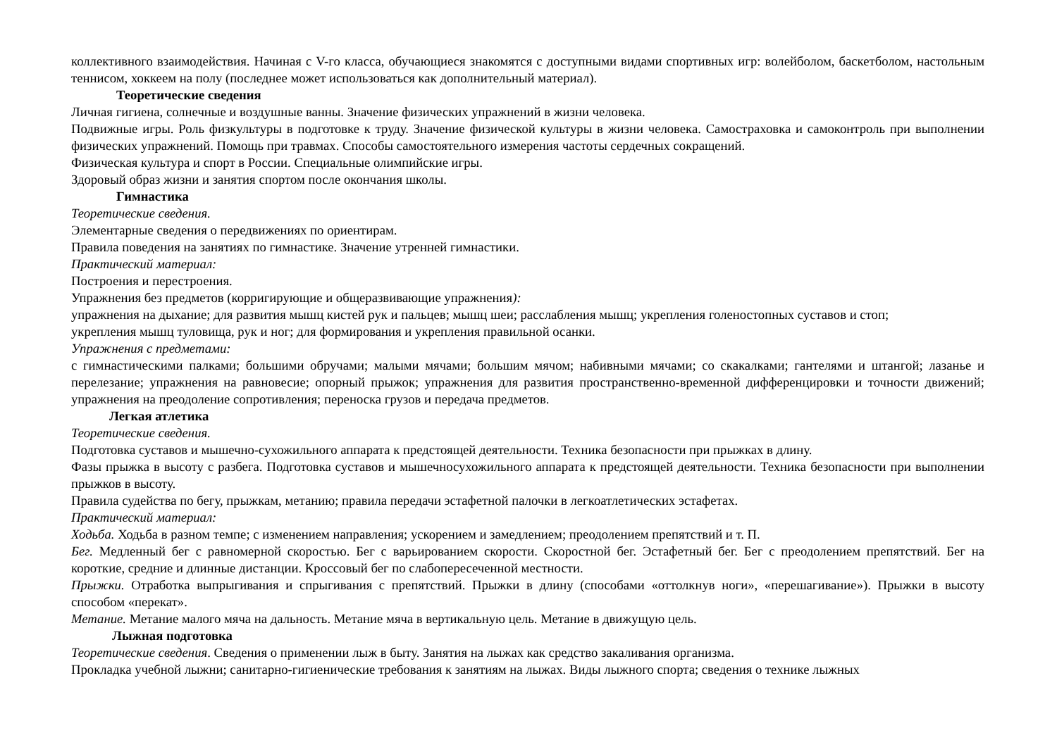коллективного взаимодействия. Начиная с V-го класса, обучающиеся знакомятся с доступными видами спортивных игр: волейболом, баскетболом, настольным теннисом, хоккеем на полу (последнее может использоваться как дополнительный материал).
Теоретические сведения
Личная гигиена, солнечные и воздушные ванны. Значение физических упражнений в жизни человека.
Подвижные игры. Роль физкультуры в подготовке к труду. Значение физической культуры в жизни человека. Самостраховка и самоконтроль при выполнении физических упражнений. Помощь при травмах. Способы самостоятельного измерения частоты сердечных сокращений.
Физическая культура и спорт в России. Специальные олимпийские игры.
Здоровый образ жизни и занятия спортом после окончания школы.
Гимнастика
Теоретические сведения.
Элементарные сведения о передвижениях по ориентирам.
Правила поведения на занятиях по гимнастике. Значение утренней гимнастики.
Практический материал:
Построения и перестроения.
Упражнения без предметов (корригирующие и общеразвивающие упражнения):
упражнения на дыхание; для развития мышц кистей рук и пальцев; мышц шеи; расслабления мышц; укрепления голеностопных суставов и стоп;
укрепления мышц туловища, рук и ног; для формирования и укрепления правильной осанки.
Упражнения с предметами:
с гимнастическими палками; большими обручами; малыми мячами; большим мячом; набивными мячами; со скакалками; гантелями и штангой; лазанье и перелезание; упражнения на равновесие; опорный прыжок; упражнения для развития пространственно-временной дифференцировки и точности движений; упражнения на преодоление сопротивления; переноска грузов и передача предметов.
Легкая атлетика
Теоретические сведения.
Подготовка суставов и мышечно-сухожильного аппарата к предстоящей деятельности. Техника безопасности при прыжках в длину.
Фазы прыжка в высоту с разбега. Подготовка суставов и мышечносухожильного аппарата к предстоящей деятельности. Техника безопасности при выполнении прыжков в высоту.
Правила судейства по бегу, прыжкам, метанию; правила передачи эстафетной палочки в легкоатлетических эстафетах.
Практический материал:
Ходьба. Ходьба в разном темпе; с изменением направления; ускорением и замедлением; преодолением препятствий и т. П.
Бег. Медленный бег с равномерной скоростью. Бег с варьированием скорости. Скоростной бег. Эстафетный бег. Бег с преодолением препятствий. Бег на короткие, средние и длинные дистанции. Кроссовый бег по слабопересеченной местности.
Прыжки. Отработка выпрыгивания и спрыгивания с препятствий. Прыжки в длину (способами «оттолкнув ноги», «перешагивание»). Прыжки в высоту способом «перекат».
Метание. Метание малого мяча на дальность. Метание мяча в вертикальную цель. Метание в движущую цель.
Лыжная подготовка
Теоретические сведения. Сведения о применении лыж в быту. Занятия на лыжах как средство закаливания организма.
Прокладка учебной лыжни; санитарно-гигиенические требования к занятиям на лыжах. Виды лыжного спорта; сведения о технике лыжных